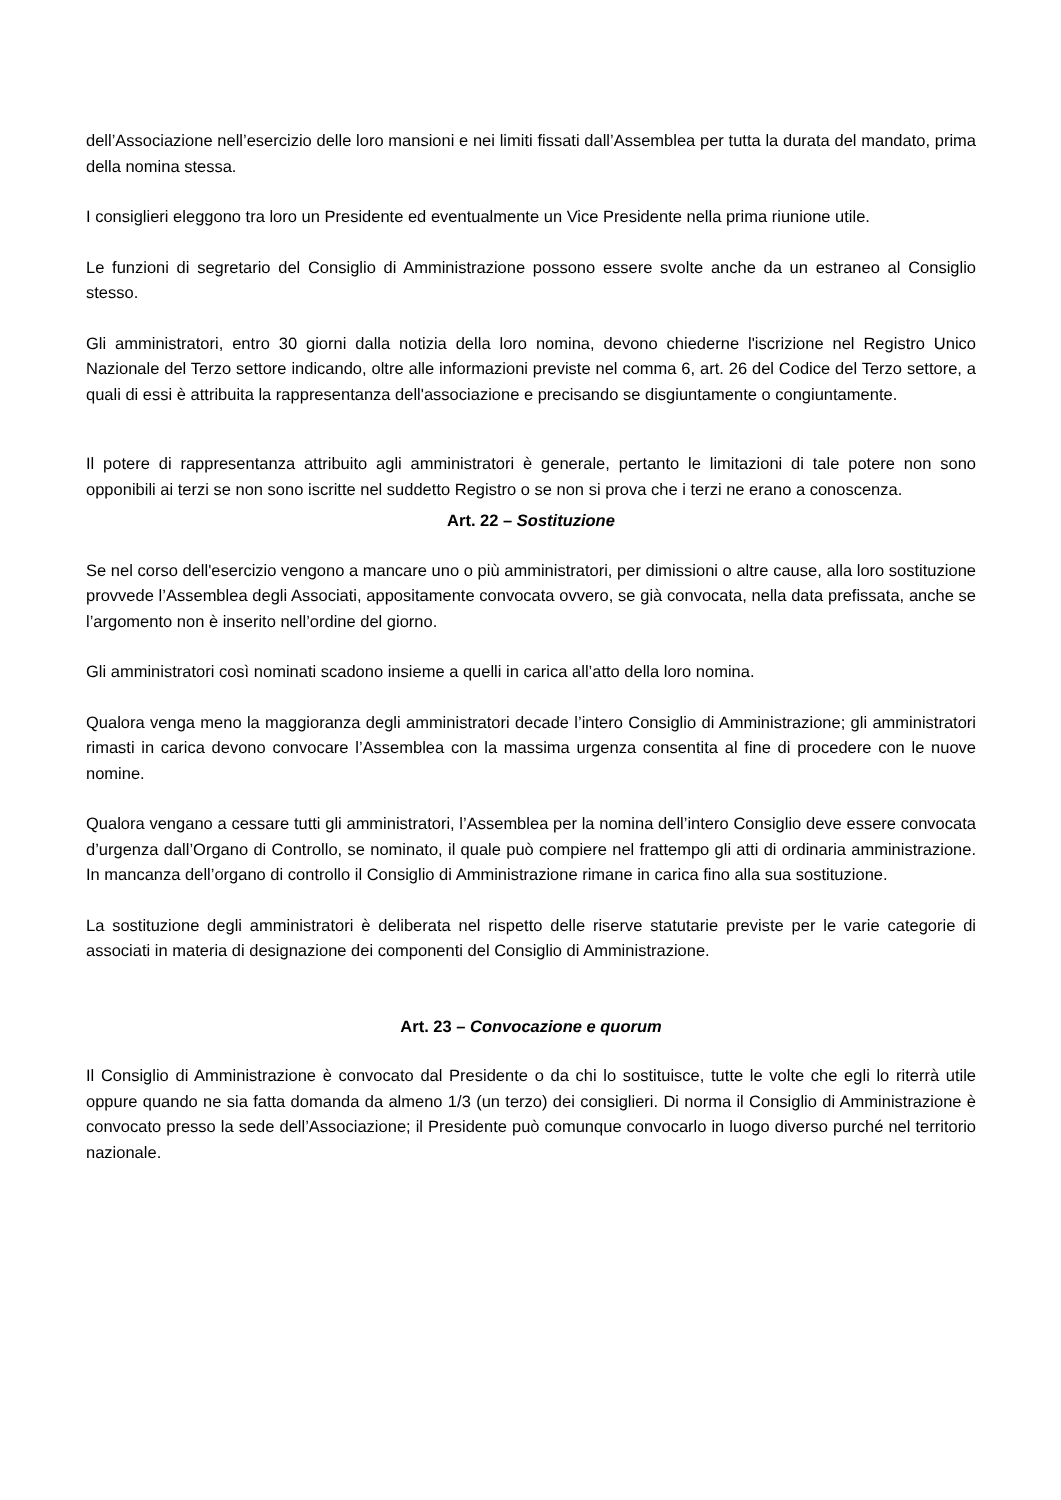dell’Associazione nell’esercizio delle loro mansioni e nei limiti fissati dall’Assemblea per tutta la durata del mandato, prima della nomina stessa.
I consiglieri eleggono tra loro un Presidente ed eventualmente un Vice Presidente nella prima riunione utile.
Le funzioni di segretario del Consiglio di Amministrazione possono essere svolte anche da un estraneo al Consiglio stesso.
Gli amministratori, entro 30 giorni dalla notizia della loro nomina, devono chiederne l'iscrizione nel Registro Unico Nazionale del Terzo settore indicando, oltre alle informazioni previste nel comma 6, art. 26 del Codice del Terzo settore, a quali di essi è attribuita la rappresentanza dell'associazione e precisando se disgiuntamente o congiuntamente.
Il potere di rappresentanza attribuito agli amministratori è generale, pertanto le limitazioni di tale potere non sono opponibili ai terzi se non sono iscritte nel suddetto Registro o se non si prova che i terzi ne erano a conoscenza.
Art. 22 – Sostituzione
Se nel corso dell'esercizio vengono a mancare uno o più amministratori, per dimissioni o altre cause, alla loro sostituzione provvede l’Assemblea degli Associati, appositamente convocata ovvero, se già convocata, nella data prefissata, anche se l’argomento non è inserito nell’ordine del giorno.
Gli amministratori così nominati scadono insieme a quelli in carica all’atto della loro nomina.
Qualora venga meno la maggioranza degli amministratori decade l’intero Consiglio di Amministrazione; gli amministratori rimasti in carica devono convocare l’Assemblea con la massima urgenza consentita al fine di procedere con le nuove nomine.
Qualora vengano a cessare tutti gli amministratori, l’Assemblea per la nomina dell’intero Consiglio deve essere convocata d’urgenza dall’Organo di Controllo, se nominato, il quale può compiere nel frattempo gli atti di ordinaria amministrazione. In mancanza dell’organo di controllo il Consiglio di Amministrazione rimane in carica fino alla sua sostituzione.
La sostituzione degli amministratori è deliberata nel rispetto delle riserve statutarie previste per le varie categorie di associati in materia di designazione dei componenti del Consiglio di Amministrazione.
Art. 23 – Convocazione e quorum
Il Consiglio di Amministrazione è convocato dal Presidente o da chi lo sostituisce, tutte le volte che egli lo riterrà utile oppure quando ne sia fatta domanda da almeno 1/3 (un terzo) dei consiglieri. Di norma il Consiglio di Amministrazione è convocato presso la sede dell’Associazione; il Presidente può comunque convocarlo in luogo diverso purché nel territorio nazionale.